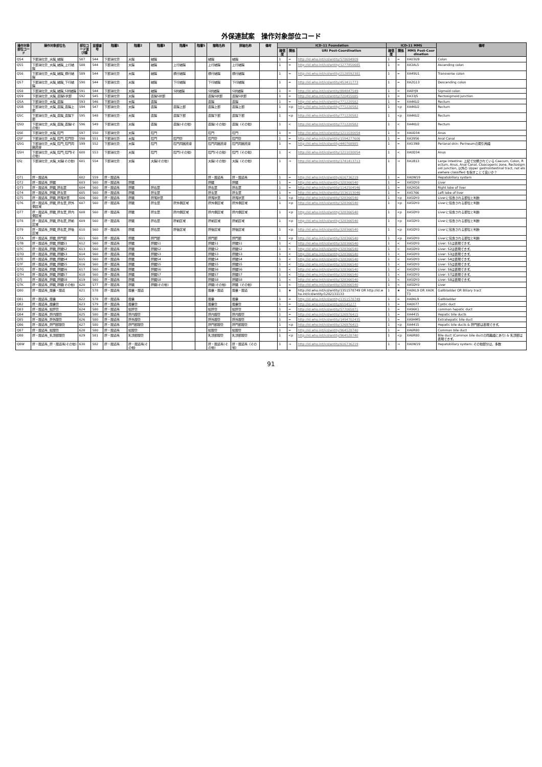外保連試案　操作対象部位コード
| 操作対象部位コード | 操作対象部位名 | 部位コード並び順 | 並順番号 | 階層1 | 階層2 | 階層3 | 階層4 | 階層5 | 簡略名称 | 詳細名称 | 備考 | ICD-11 Foundation | | | ICD-11 MMS | | | 備考 |
| --- | --- | --- | --- | --- | --- | --- | --- | --- | --- | --- | --- | --- | --- | --- | --- | --- | --- | --- |
| | | | | | | | | | | | | 確信度 | 関係 | URI Post-Coordination | 確信度 | 関係 | MMS Post-Coordination | |
| Q54 | 下部消化管_大腸_結腸 | 587 | 544 | 下部消化管 | 大腸 | 結腸 | | | 結腸 | 結腸 | | 1 | = | http://id.who.int/icd/entity/578694909 | 1 | = | XA03U9 | Colon |
| Q55 | 下部消化管_大腸_結腸_上行結腸 | 588 | 544 | 下部消化管 | 大腸 | 結腸 | 上行結腸 | | 上行結腸 | 上行結腸 | | 1 | = | http://id.who.int/icd/entity/1277850685 | 1 | = | XA3AL5 | Ascending colon |
| Q56 | 下部消化管_大腸_結腸_横行結腸 | 589 | 544 | 下部消化管 | 大腸 | 結腸 | 横行結腸 | | 横行結腸 | 横行結腸 | | 1 | = | http://id.who.int/icd/entity/2128592381 | 1 | = | XA49U1 | Transverse colon |
| Q57 | 下部消化管_大腸_結腸_下行結腸 | 590 | 544 | 下部消化管 | 大腸 | 結腸 | 下行結腸 | | 下行結腸 | 下行結腸 | | 1 | = | http://id.who.int/icd/entity/453411773 | 1 | = | XA2G13 | Descending colon |
| Q58 | 下部消化管_大腸_結腸_S状結腸 | 591 | 544 | 下部消化管 | 大腸 | 結腸 | S状結腸 | | S状結腸 | S状結腸 | | 1 | = | http://id.who.int/icd/entity/894847549 | 1 | = | XA8YJ9 | Sigmoid colon |
| Q59 | 下部消化管_大腸_直腸S状部 | 592 | 545 | 下部消化管 | 大腸 | 直腸S状部 | | | 直腸S状部 | 直腸S状部 | | 1 | = | http://id.who.int/icd/entity/720455085 | 1 | = | XA33J5 | Rectosigmoid junction |
| Q5A | 下部消化管_大腸_直腸 | 593 | 546 | 下部消化管 | 大腸 | 直腸 | | | 直腸 | 直腸 | | 1 | = | http://id.who.int/icd/entity/771220582 | 1 | = | XA4KU2 | Rectum |
| Q5B | 下部消化管_大腸_直腸_直腸上部 | 594 | 547 | 下部消化管 | 大腸 | 直腸 | 直腸上部 | | 直腸上部 | 直腸上部 | | 1 | <p | http://id.who.int/icd/entity/771220582 | 1 | <p | XA4KU2 | Rectum |
| Q5C | 下部消化管_大腸_直腸_直腸下部 | 595 | 548 | 下部消化管 | 大腸 | 直腸 | 直腸下部 | | 直腸下部 | 直腸下部 | | 1 | <p | http://id.who.int/icd/entity/771220582 | 1 | <p | XA4KU2 | Rectum |
| Q5D | 下部消化管_大腸_直腸_直腸(その他) | 596 | 549 | 下部消化管 | 大腸 | 直腸 | 直腸(その他) | | 直腸(その他) | 直腸（その他） | | 1 | < | http://id.who.int/icd/entity/771220582 | 1 | < | XA4KU2 | Rectum |
| Q5E | 下部消化管_大腸_肛門 | 597 | 550 | 下部消化管 | 大腸 | 肛門 | | | 肛門 | 肛門 | | 1 | = | http://id.who.int/icd/entity/1211030054 | 1 | = | XA0D34 | Anus |
| Q5F | 下部消化管_大腸_肛門_肛門管 | 598 | 551 | 下部消化管 | 大腸 | 肛門 | 肛門管 | | 肛門管 | 肛門管 | | 1 | = | http://id.who.int/icd/entity/1594277606 | 1 | = | XA3956 | Anal Canal |
| Q5G | 下部消化管_大腸_肛門_肛門周囲皮膚 | 599 | 552 | 下部消化管 | 大腸 | 肛門 | 肛門周囲皮膚 | | 肛門周囲皮膚 | 肛門周囲皮膚 | | 1 | = | http://id.who.int/icd/entity/440768985 | 1 | = | XA53N9 | Perianal skin: Perineumの索引用語 |
| Q5H | 下部消化管_大腸_肛門_肛門(その他) | 600 | 553 | 下部消化管 | 大腸 | 肛門 | 肛門(その他) | | 肛門(その他) | 肛門（その他） | | 1 | < | http://id.who.int/icd/entity/1211030054 | 1 | < | XA0D34 | Anus |
| Q5J | 下部消化管_大腸_大腸(その他) | 601 | 554 | 下部消化管 | 大腸 | 大腸(その他) | | | 大腸(その他) | 大腸（その他） | | 1 | → | http://id.who.int/icd/entity/1741413713 | 1 | → | XA1B13 | Large intestine: 上記で分類されている Caecum, Colon, Rectum, Anus, Anal Canal, Cloacogenic zone, Rectosigmoid junction, 以外の Upper gastrointestinal tract, not elsewhere classified を指すことで良いか？ |
| Q71 | 肝・胆道系 | 602 | 559 | 肝・胆道系 | | | | | 肝・胆道系 | 肝・胆道系 | | 1 | = | http://id.who.int/icd/entity/616736219 | 1 | = | XA0W19 | Hepatobiliary system |
| Q72 | 肝・胆道系_肝臓 | 603 | 560 | 肝・胆道系 | 肝臓 | | | | 肝臓 | 肝臓 | | 1 | = | http://id.who.int/icd/entity/328366540 | 1 | = | XA5DY0 | Liver |
| Q73 | 肝・胆道系_肝臓_肝右葉 | 604 | 560 | 肝・胆道系 | 肝臓 | 肝右葉 | | | 肝右葉 | 肝右葉 | | 1 | = | http://id.who.int/icd/entity/1142504546 | 1 | = | XA2KG6 | Right lobe of liver |
| Q74 | 肝・胆道系_肝臓_肝左葉 | 605 | 560 | 肝・胆道系 | 肝臓 | 肝左葉 | | | 肝左葉 | 肝左葉 | | 1 | = | http://id.who.int/icd/entity/1536153046 | 1 | = | XA5766 | Left lobe of liver |
| Q75 | 肝・胆道系_肝臓_肝尾状葉 | 606 | 560 | 肝・胆道系 | 肝臓 | 肝尾状葉 | | | 肝尾状葉 | 肝尾状葉 | | 1 | <p | http://id.who.int/icd/entity/328366540 | 1 | <p | XA5DY0 | Liverに包含される部位と判断 |
| Q76 | 肝・胆道系_肝臓_肝左葉_肝外側区域 | 607 | 560 | 肝・胆道系 | 肝臓 | 肝左葉 | 肝外側区域 | | 肝外側区域 | 肝外側区域 | | 1 | <p | http://id.who.int/icd/entity/328366540 | 1 | <p | XA5DY0 | Liverに包含される部位と判断 |
| Q77 | 肝・胆道系_肝臓_肝左葉_肝内側区域 | 608 | 560 | 肝・胆道系 | 肝臓 | 肝左葉 | 肝内側区域 | | 肝内側区域 | 肝内側区域 | | 1 | <p | http://id.who.int/icd/entity/328366540 | 1 | <p | XA5DY0 | Liverに包含される部位と判断 |
| Q78 | 肝・胆道系_肝臓_肝右葉_肝前区域 | 609 | 560 | 肝・胆道系 | 肝臓 | 肝右葉 | 肝前区域 | | 肝前区域 | 肝前区域 | | 1 | <p | http://id.who.int/icd/entity/328366540 | 1 | <p | XA5DY0 | Liverに包含される部位と判断 |
| Q79 | 肝・胆道系_肝臓_肝右葉_肝後区域 | 610 | 560 | 肝・胆道系 | 肝臓 | 肝右葉 | 肝後区域 | | 肝後区域 | 肝後区域 | | 1 | <p | http://id.who.int/icd/entity/328366540 | 1 | <p | XA5DY0 | Liverに包含される部位と判断 |
| Q7A | 肝・胆道系_肝臓_肝門部 | 611 | 560 | 肝・胆道系 | 肝臓 | 肝門部 | | | 肝門部 | 肝門部 | | 1 | <p | http://id.who.int/icd/entity/328366540 | 1 | <p | XA5DY0 | Liverに包含される部位と判断 |
| Q7B | 肝・胆道系_肝臓_肝臓S1 | 612 | 560 | 肝・胆道系 | 肝臓 | 肝臓S1 | | | 肝臓S1 | 肝臓S1 | | 1 | < | http://id.who.int/icd/entity/328366540 | 1 | < | XA5DY0 | Liver: S1は表現できず。 |
| Q7C | 肝・胆道系_肝臓_肝臓S2 | 613 | 560 | 肝・胆道系 | 肝臓 | 肝臓S2 | | | 肝臓S2 | 肝臓S2 | | 1 | < | http://id.who.int/icd/entity/328366540 | 1 | < | XA5DY0 | Liver: S2は表現できず。 |
| Q7D | 肝・胆道系_肝臓_肝臓S3 | 614 | 560 | 肝・胆道系 | 肝臓 | 肝臓S3 | | | 肝臓S3 | 肝臓S3 | | 1 | < | http://id.who.int/icd/entity/328366540 | 1 | < | XA5DY0 | Liver: S3は表現できず。 |
| Q7E | 肝・胆道系_肝臓_肝臓S4 | 615 | 560 | 肝・胆道系 | 肝臓 | 肝臓S4 | | | 肝臓S4 | 肝臓S4 | | 1 | < | http://id.who.int/icd/entity/328366540 | 1 | < | XA5DY0 | Liver: S4は表現できず。 |
| Q7F | 肝・胆道系_肝臓_肝臓S5 | 616 | 560 | 肝・胆道系 | 肝臓 | 肝臓S5 | | | 肝臓S5 | 肝臓S5 | | 1 | < | http://id.who.int/icd/entity/328366540 | 1 | < | XA5DY0 | Liver: S5は表現できず。 |
| Q7G | 肝・胆道系_肝臓_肝臓S6 | 617 | 560 | 肝・胆道系 | 肝臓 | 肝臓S6 | | | 肝臓S6 | 肝臓S6 | | 1 | < | http://id.who.int/icd/entity/328366540 | 1 | < | XA5DY0 | Liver: S6は表現できず。 |
| Q7H | 肝・胆道系_肝臓_肝臓S7 | 618 | 560 | 肝・胆道系 | 肝臓 | 肝臓S7 | | | 肝臓S7 | 肝臓S7 | | 1 | < | http://id.who.int/icd/entity/328366540 | 1 | < | XA5DY0 | Liver: S7は表現できず。 |
| Q7J | 肝・胆道系_肝臓_肝臓S8 | 619 | 560 | 肝・胆道系 | 肝臓 | 肝臓S8 | | | 肝臓S8 | 肝臓S8 | | 1 | < | http://id.who.int/icd/entity/328366540 | 1 | < | XA5DY0 | Liver: S8は表現できず。 |
| Q7K | 肝・胆道系_肝臓_肝臓(その他) | 620 | 577 | 肝・胆道系 | 肝臓 | 肝臓(その他) | | | 肝臓(その他) | 肝臓（その他） | | 1 | < | http://id.who.int/icd/entity/328366540 | 1 | < | XA5DY0 | Liver |
| Q80 | 肝・胆道系_胆嚢・胆道 | 621 | 578 | 肝・胆道系 | 胆嚢・胆道 | | | | 胆嚢・胆道 | 胆嚢・胆道 | | 1 | ★ | http://id.who.int/icd/entity/1351578749 OR http://id.who.int/icd/entity/1202131133 | 1 | ★ | XA8KL9 OR XA0KT3 | Gallbladder OR Biliary tract |
| Q81 | 肝・胆道系_胆嚢 | 622 | 578 | 肝・胆道系 | 胆嚢 | | | | 胆嚢 | 胆嚢 | | 1 | = | http://id.who.int/icd/entity/1351578749 | 1 | = | XA8KL9 | Gallbladder |
| Q82 | 肝・胆道系_胆嚢管 | 623 | 579 | 肝・胆道系 | 胆嚢管 | | | | 胆嚢管 | 胆嚢管 | | 1 | = | http://id.who.int/icd/entity/65545277 | 1 | = | XA0077 | Cystic duct |
| Q83 | 肝・胆道系_総肝管 | 624 | 580 | 肝・胆道系 | 総肝管 | | | | 総肝管 | 総肝管 | | 1 | = | http://id.who.int/icd/entity/577065871 | 1 | = | XA96K1 | common hepatic duct |
| Q84 | 肝・胆道系_肝内胆管 | 625 | 580 | 肝・胆道系 | 肝内胆管 | | | | 肝内胆管 | 肝内胆管 | | 1 | = | http://id.who.int/icd/entity/126976415 | 1 | = | XA4415 | Hepatic bile ducts |
| Q85 | 肝・胆道系_肝外胆管 | 626 | 580 | 肝・胆道系 | 肝外胆管 | | | | 肝外胆管 | 肝外胆管 | | 1 | = | http://id.who.int/icd/entity/1494702435 | 1 | = | XA9HM5 | Extrahepatic bile duct |
| Q86 | 肝・胆道系_肝門部胆管 | 627 | 580 | 肝・胆道系 | 肝門部胆管 | | | | 肝門部胆管 | 肝門部胆管 | | 1 | <p | http://id.who.int/icd/entity/126976415 | 1 | <p | XA4415 | Hepatic bile ducts & 肝門部は表現できず。 |
| Q87 | 肝・胆道系_総胆管 | 628 | 580 | 肝・胆道系 | 総胆管 | | | | 総胆管 | 総胆管 | | 1 | = | http://id.who.int/icd/entity/964528740 | 1 | = | XA6R80 | Common bile duct |
| Q88 | 肝・胆道系_乳頭部胆管 | 629 | 581 | 肝・胆道系 | 乳頭部胆管 | | | | 乳頭部胆管 | 乳頭部胆管 | | 1 | <p | http://id.who.int/icd/entity/964528740 | 1 | <p | XA6R80 | Bile duct (Common bile ductの同義語にあり) & 乳頭部は表現できず。 |
| Q8W | 肝・胆道系_肝・胆道系(その他) | 630 | 582 | 肝・胆道系 | 肝・胆道系(その他) | | | | 肝・胆道系(その他) | 肝・胆道系（その他） | | 1 | → | http://id.who.int/icd/entity/616736219 | 1 | → | XA0W19 | Hepatobiliary system: その他部分は、多数 |
91